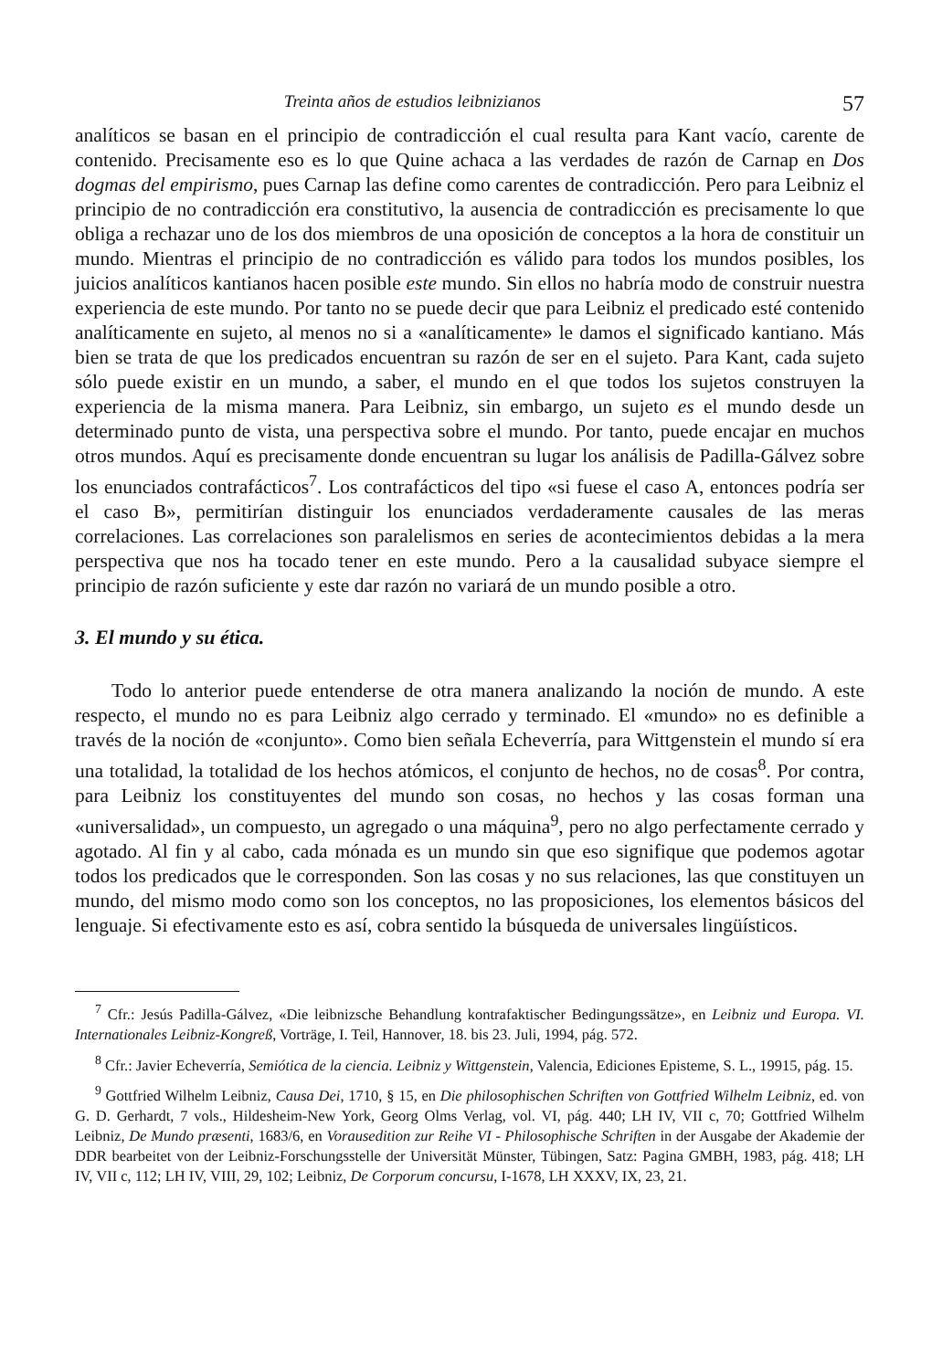Treinta años de estudios leibnizianos 57
analíticos se basan en el principio de contradicción el cual resulta para Kant vacío, carente de contenido. Precisamente eso es lo que Quine achaca a las verdades de razón de Carnap en Dos dogmas del empirismo, pues Carnap las define como carentes de contradicción. Pero para Leibniz el principio de no contradicción era constitutivo, la ausencia de contradicción es precisamente lo que obliga a rechazar uno de los dos miembros de una oposición de conceptos a la hora de constituir un mundo. Mientras el principio de no contradicción es válido para todos los mundos posibles, los juicios analíticos kantianos hacen posible este mundo. Sin ellos no habría modo de construir nuestra experiencia de este mundo. Por tanto no se puede decir que para Leibniz el predicado esté contenido analíticamente en sujeto, al menos no si a «analíticamente» le damos el significado kantiano. Más bien se trata de que los predicados encuentran su razón de ser en el sujeto. Para Kant, cada sujeto sólo puede existir en un mundo, a saber, el mundo en el que todos los sujetos construyen la experiencia de la misma manera. Para Leibniz, sin embargo, un sujeto es el mundo desde un determinado punto de vista, una perspectiva sobre el mundo. Por tanto, puede encajar en muchos otros mundos. Aquí es precisamente donde encuentran su lugar los análisis de Padilla-Gálvez sobre los enunciados contrafácticos<sup>7</sup>. Los contrafácticos del tipo «si fuese el caso A, entonces podría ser el caso B», permitirían distinguir los enunciados verdaderamente causales de las meras correlaciones. Las correlaciones son paralelismos en series de acontecimientos debidas a la mera perspectiva que nos ha tocado tener en este mundo. Pero a la causalidad subyace siempre el principio de razón suficiente y este dar razón no variará de un mundo posible a otro.
3. El mundo y su ética.
Todo lo anterior puede entenderse de otra manera analizando la noción de mundo. A este respecto, el mundo no es para Leibniz algo cerrado y terminado. El «mundo» no es definible a través de la noción de «conjunto». Como bien señala Echeverría, para Wittgenstein el mundo sí era una totalidad, la totalidad de los hechos atómicos, el conjunto de hechos, no de cosas<sup>8</sup>. Por contra, para Leibniz los constituyentes del mundo son cosas, no hechos y las cosas forman una «universalidad», un compuesto, un agregado o una máquina<sup>9</sup>, pero no algo perfectamente cerrado y agotado. Al fin y al cabo, cada mónada es un mundo sin que eso signifique que podemos agotar todos los predicados que le corresponden. Son las cosas y no sus relaciones, las que constituyen un mundo, del mismo modo como son los conceptos, no las proposiciones, los elementos básicos del lenguaje. Si efectivamente esto es así, cobra sentido la búsqueda de universales lingüísticos.
<sup>7</sup> Cfr.: Jesús Padilla-Gálvez, «Die leibnizsche Behandlung kontrafaktischer Bedingungssätze», en Leibniz und Europa. VI. Internationales Leibniz-Kongreß, Vorträge, I. Teil, Hannover, 18. bis 23. Juli, 1994, pág. 572.
<sup>8</sup> Cfr.: Javier Echeverría, Semiótica de la ciencia. Leibniz y Wittgenstein, Valencia, Ediciones Episteme, S. L., 19915, pág. 15.
<sup>9</sup> Gottfried Wilhelm Leibniz, Causa Dei, 1710, § 15, en Die philosophischen Schriften von Gottfried Wilhelm Leibniz, ed. von G. D. Gerhardt, 7 vols., Hildesheim-New York, Georg Olms Verlag, vol. VI, pág. 440; LH IV, VII c, 70; Gottfried Wilhelm Leibniz, De Mundo præsenti, 1683/6, en Vorausedition zur Reihe VI - Philosophische Schriften in der Ausgabe der Akademie der DDR bearbeitet von der Leibniz-Forschungsstelle der Universität Münster, Tübingen, Satz: Pagina GMBH, 1983, pág. 418; LH IV, VII c, 112; LH IV, VIII, 29, 102; Leibniz, De Corporum concursu, I-1678, LH XXXV, IX, 23, 21.